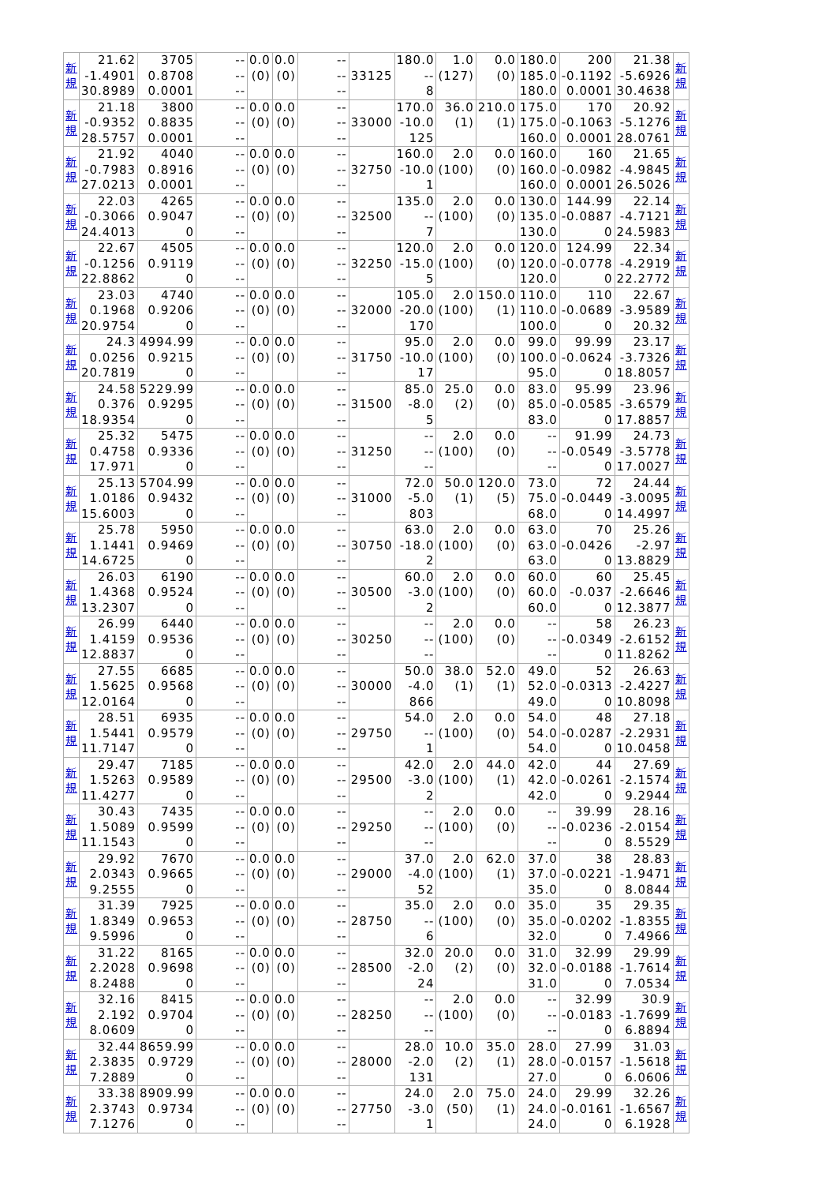| 新 規 | 21.62 -1.4901 30.8989 | 3705 0.8708 0.0001 | -- -- -- | 0.0 (0) | 0.0 (0) | -- -- -- | 33125 | 180.0 -- 8 | 1.0 (127) | 0.0 (0) | 180.0 185.0 180.0 | 200 -0.1192 0.0001 | 21.38 -5.6926 30.4638 | 新 規 |
| 新 規 | 21.18 -0.9352 28.5757 | 3800 0.8835 0.0001 | -- -- -- | 0.0 (0) | 0.0 (0) | -- -- -- | 33000 | 170.0 -10.0 125 | 36.0 (1) | 210.0 (1) | 175.0 175.0 160.0 | 170 -0.1063 0.0001 | 20.92 -5.1276 28.0761 | 新 規 |
| 新 規 | 21.92 -0.7983 27.0213 | 4040 0.8916 0.0001 | -- -- -- | 0.0 (0) | 0.0 (0) | -- -- -- | 32750 | 160.0 -10.0 1 | 2.0 (100) | 0.0 (0) | 160.0 160.0 160.0 | 160 -0.0982 0.0001 | 21.65 -4.9845 26.5026 | 新 規 |
| 新 規 | 22.03 -0.3066 24.4013 | 4265 0.9047 0 | -- -- -- | 0.0 (0) | 0.0 (0) | -- -- -- | 32500 | 135.0 -- 7 | 2.0 (100) | 0.0 (0) | 130.0 135.0 130.0 | 144.99 -0.0887 0 | 22.14 -4.7121 24.5983 | 新 規 |
| 新 規 | 22.67 -0.1256 22.8862 | 4505 0.9119 0 | -- -- -- | 0.0 (0) | 0.0 (0) | -- -- -- | 32250 | 120.0 -15.0 5 | 2.0 (100) | 0.0 (0) | 120.0 120.0 120.0 | 124.99 -0.0778 0 | 22.34 -4.2919 22.2772 | 新 規 |
| 新 規 | 23.03 0.1968 20.9754 | 4740 0.9206 0 | -- -- -- | 0.0 (0) | 0.0 (0) | -- -- -- | 32000 | 105.0 -20.0 170 | 2.0 (100) | 150.0 (1) | 110.0 110.0 100.0 | 110 -0.0689 0 | 22.67 -3.9589 20.32 | 新 規 |
| 新 規 | 24.3 0.0256 20.7819 | 4994.99 0.9215 0 | -- -- -- | 0.0 (0) | 0.0 (0) | -- -- -- | 31750 | 95.0 -10.0 17 | 2.0 (100) | 0.0 (0) | 99.0 100.0 95.0 | 99.99 -0.0624 0 | 23.17 -3.7326 18.8057 | 新 規 |
| 新 規 | 24.58 0.376 18.9354 | 5229.99 0.9295 0 | -- -- -- | 0.0 (0) | 0.0 (0) | -- -- -- | 31500 | 85.0 -8.0 5 | 25.0 (2) | 0.0 (0) | 83.0 85.0 83.0 | 95.99 -0.0585 0 | 23.96 -3.6579 17.8857 | 新 規 |
| 新 規 | 25.32 0.4758 17.971 | 5475 0.9336 0 | -- -- -- | 0.0 (0) | 0.0 (0) | -- -- -- | 31250 | -- -- -- | 2.0 (100) | 0.0 (0) | -- -- -- | 91.99 -0.0549 0 | 24.73 -3.5778 17.0027 | 新 規 |
| 新 規 | 25.13 1.0186 15.6003 | 5704.99 0.9432 0 | -- -- -- | 0.0 (0) | 0.0 (0) | -- -- -- | 31000 | 72.0 -5.0 803 | 50.0 (1) | 120.0 (5) | 73.0 75.0 68.0 | 72 -0.0449 0 | 24.44 -3.0095 14.4997 | 新 規 |
| 新 規 | 25.78 1.1441 14.6725 | 5950 0.9469 0 | -- -- -- | 0.0 (0) | 0.0 (0) | -- -- -- | 30750 | 63.0 -18.0 2 | 2.0 (100) | 0.0 (0) | 63.0 63.0 63.0 | 70 -0.0426 0 | 25.26 -2.97 13.8829 | 新 規 |
| 新 規 | 26.03 1.4368 13.2307 | 6190 0.9524 0 | -- -- -- | 0.0 (0) | 0.0 (0) | -- -- -- | 30500 | 60.0 -3.0 2 | 2.0 (100) | 0.0 (0) | 60.0 60.0 60.0 | 60 -0.037 0 | 25.45 -2.6646 12.3877 | 新 規 |
| 新 規 | 26.99 1.4159 12.8837 | 6440 0.9536 0 | -- -- -- | 0.0 (0) | 0.0 (0) | -- -- -- | 30250 | -- -- -- | 2.0 (100) | 0.0 (0) | -- -- -- | 58 -0.0349 0 | 26.23 -2.6152 11.8262 | 新 規 |
| 新 規 | 27.55 1.5625 12.0164 | 6685 0.9568 0 | -- -- -- | 0.0 (0) | 0.0 (0) | -- -- -- | 30000 | 50.0 -4.0 866 | 38.0 (1) | 52.0 (1) | 49.0 52.0 49.0 | 52 -0.0313 0 | 26.63 -2.4227 10.8098 | 新 規 |
| 新 規 | 28.51 1.5441 11.7147 | 6935 0.9579 0 | -- -- -- | 0.0 (0) | 0.0 (0) | -- -- -- | 29750 | 54.0 -- 1 | 2.0 (100) | 0.0 (0) | 54.0 54.0 54.0 | 48 -0.0287 0 | 27.18 -2.2931 10.0458 | 新 規 |
| 新 規 | 29.47 1.5263 11.4277 | 7185 0.9589 0 | -- -- -- | 0.0 (0) | 0.0 (0) | -- -- -- | 29500 | 42.0 -3.0 2 | 2.0 (100) | 44.0 (1) | 42.0 42.0 42.0 | 44 -0.0261 0 | 27.69 -2.1574 9.2944 | 新 規 |
| 新 規 | 30.43 1.5089 11.1543 | 7435 0.9599 0 | -- -- -- | 0.0 (0) | 0.0 (0) | -- -- -- | 29250 | -- -- -- | 2.0 (100) | 0.0 (0) | -- -- -- | 39.99 -0.0236 0 | 28.16 -2.0154 8.5529 | 新 規 |
| 新 規 | 29.92 2.0343 9.2555 | 7670 0.9665 0 | -- -- -- | 0.0 (0) | 0.0 (0) | -- -- -- | 29000 | 37.0 -4.0 52 | 2.0 (100) | 62.0 (1) | 37.0 37.0 35.0 | 38 -0.0221 0 | 28.83 -1.9471 8.0844 | 新 規 |
| 新 規 | 31.39 1.8349 9.5996 | 7925 0.9653 0 | -- -- -- | 0.0 (0) | 0.0 (0) | -- -- -- | 28750 | 35.0 -- 6 | 2.0 (100) | 0.0 (0) | 35.0 35.0 32.0 | 35 -0.0202 0 | 29.35 -1.8355 7.4966 | 新 規 |
| 新 規 | 31.22 2.2028 8.2488 | 8165 0.9698 0 | -- -- -- | 0.0 (0) | 0.0 (0) | -- -- -- | 28500 | 32.0 -2.0 24 | 20.0 (2) | 0.0 (0) | 31.0 32.0 31.0 | 32.99 -0.0188 0 | 29.99 -1.7614 7.0534 | 新 規 |
| 新 規 | 32.16 2.192 8.0609 | 8415 0.9704 0 | -- -- -- | 0.0 (0) | 0.0 (0) | -- -- -- | 28250 | -- -- -- | 2.0 (100) | 0.0 (0) | -- -- -- | 32.99 -0.0183 0 | 30.9 -1.7699 6.8894 | 新 規 |
| 新 規 | 32.44 2.3835 7.2889 | 8659.99 0.9729 0 | -- -- -- | 0.0 (0) | 0.0 (0) | -- -- -- | 28000 | 28.0 -2.0 131 | 10.0 (2) | 35.0 (1) | 28.0 28.0 27.0 | 27.99 -0.0157 0 | 31.03 -1.5618 6.0606 | 新 規 |
| 新 規 | 33.38 2.3743 7.1276 | 8909.99 0.9734 0 | -- -- -- | 0.0 (0) | 0.0 (0) | -- -- -- | 27750 | 24.0 -3.0 1 | 2.0 (50) | 75.0 (1) | 24.0 24.0 24.0 | 29.99 -0.0161 0 | 32.26 -1.6567 6.1928 | 新 規 |